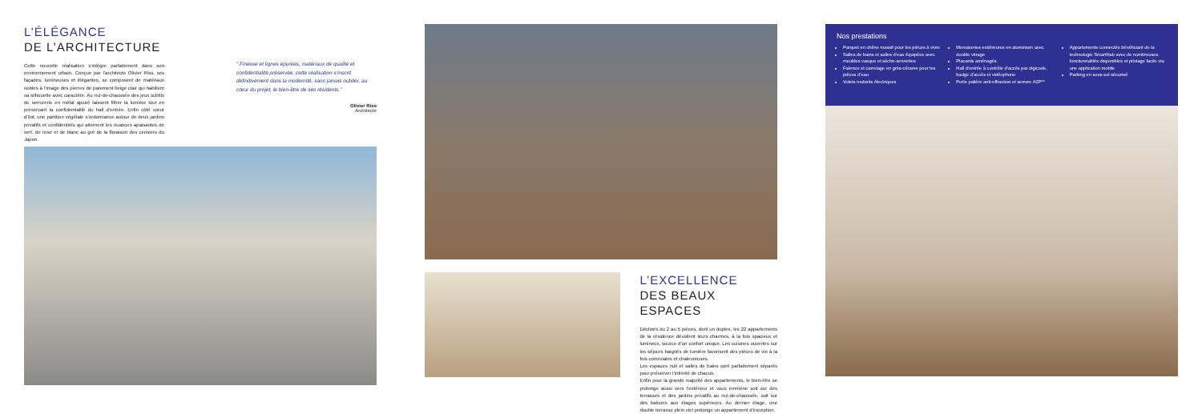L’ÉLÉGANCE
DE L’ARCHITECTURE
Cette nouvelle réalisation s’intègre parfaitement dans son environnement urbain. Conçue par l’architecte Olivier Riss, ses façades, lumineuses et élégantes, se composent de matériaux nobles à l’image des pierres de parement beige clair qui habillent sa silhouette avec caractère. Au rez-de-chaussée des jeux subtils de serrurerie en métal ajouré laissent filtrer la lumière tout en préservant la confidentialité du hall d’entrée. Enfin côté cœur d’îlot, une partition végétale s’ordonnance autour de deux jardins privatifs et confidentiels qui alternent les nuances apaisantes de vert, de rose et de blanc au gré de la floraison des cerisiers du Japon.
“ Finesse et lignes épurées, matériaux de qualité et confidentialité préservée, cette réalisation s’inscrit définitivement dans la modernité, sans jamais oublier, au cœur du projet, le bien-être de ses résidents.”
Olivier Riss
Architecte
L’EXCELLENCE
DES BEAUX ESPACES
Déclinés du 2 au 5 pièces, dont un duplex, les 22 appartements de la résidence dévoilent leurs charmes, à la fois spacieux et lumineux, source d’un confort unique. Les cuisines ouvertes sur les séjours baignés de lumière favorisent des pièces de vie à la fois conviviales et chaleureuses.
Les espaces nuit et salles de bains sont parfaitement séparés pour préserver l’intimité de chacun.
Enfin pour la grande majorité des appartements, le bien-être se prolonge aussi vers l’extérieur et vous emmène soit sur des terrasses et des jardins privatifs au rez-de-chaussée, soit sur des balcons aux étages supérieurs. Au dernier étage, une double terrasse plein ciel prolonge un appartement d’exception.
Nos prestations
Parquet en chêne massif pour les pièces à vivre
Salles de bains et salles d’eau équipées avec meubles vasque et sèche-serviettes
Faïence et carrelage en grès-cérame pour les pièces d’eau
Volets roulants électriques
Menuiseries extérieures en aluminium avec double vitrage
Placards aménagés
Hall d’entrée à contrôle d’accès par digicode, badge d’accès et vidéophone
Porte palière anti-effraction et serrure A2P**
Appartements connectés bénéficiant de la technologie SmartHab avec de nombreuses fonctionnalités disponibles et pilotage facile via une application mobile
Parking en sous-sol sécurisé